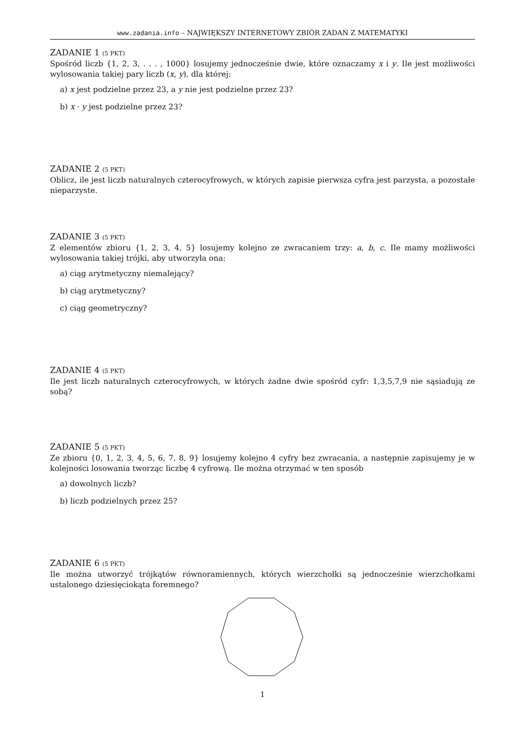www.zadania.info – NAJWIĘKSZY INTERNETOWY ZBIÓR ZADAŃ Z MATEMATYKI
ZADANIE 1 (5 PKT)
Spośród liczb {1, 2, 3, . . . , 1000} losujemy jednocześnie dwie, które oznaczamy x i y. Ile jest możliwości wylosowania takiej pary liczb (x, y), dla której:
a) x jest podzielne przez 23, a y nie jest podzielne przez 23?
b) x · y jest podzielne przez 23?
ZADANIE 2 (5 PKT)
Oblicz, ile jest liczb naturalnych czterocyfrowych, w których zapisie pierwsza cyfra jest parzysta, a pozostałe nieparzyste.
ZADANIE 3 (5 PKT)
Z elementów zbioru {1, 2, 3, 4, 5} losujemy kolejno ze zwracaniem trzy: a, b, c. Ile mamy możliwości wylosowania takiej trójki, aby utworzyła ona:
a) ciąg arytmetyczny niemalejący?
b) ciąg arytmetyczny?
c) ciąg geometryczny?
ZADANIE 4 (5 PKT)
Ile jest liczb naturalnych czterocyfrowych, w których żadne dwie spośród cyfr: 1,3,5,7,9 nie sąsiadują ze sobą?
ZADANIE 5 (5 PKT)
Ze zbioru {0, 1, 2, 3, 4, 5, 6, 7, 8, 9} losujemy kolejno 4 cyfry bez zwracania, a następnie zapisujemy je w kolejności losowania tworząc liczbę 4 cyfrową. Ile można otrzymać w ten sposób
a) dowolnych liczb?
b) liczb podzielnych przez 25?
ZADANIE 6 (5 PKT)
Ile można utworzyć trójkątów równoramiennych, których wierzchołki są jednocześnie wierzchołkami ustalonego dziesięciokąta foremnego?
1